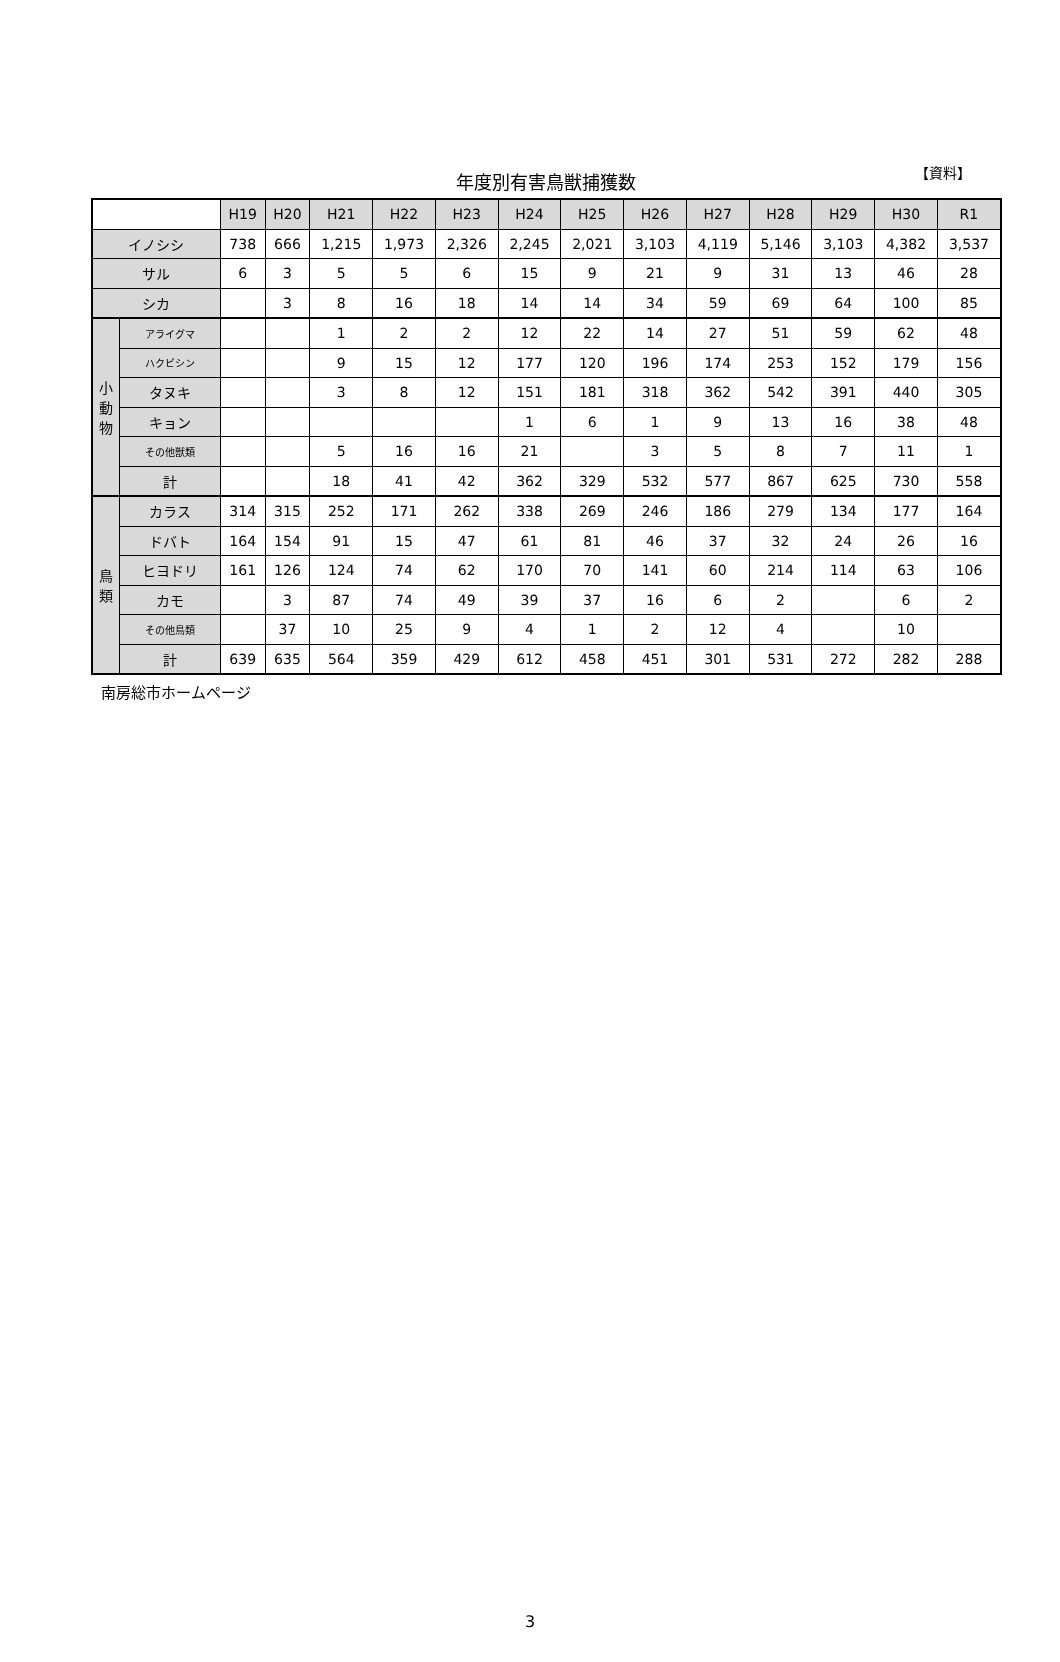年度別有害鳥獣捕獲数
【資料】
| | | H19 | H20 | H21 | H22 | H23 | H24 | H25 | H26 | H27 | H28 | H29 | H30 | R1 |
| --- | --- | --- | --- | --- | --- | --- | --- | --- | --- | --- | --- | --- | --- | --- |
| イノシシ | | 738 | 666 | 1,215 | 1,973 | 2,326 | 2,245 | 2,021 | 3,103 | 4,119 | 5,146 | 3,103 | 4,382 | 3,537 |
| サル | | 6 | 3 | 5 | 5 | 6 | 15 | 9 | 21 | 9 | 31 | 13 | 46 | 28 |
| シカ | | | 3 | 8 | 16 | 18 | 14 | 14 | 34 | 59 | 69 | 64 | 100 | 85 |
| 小 動 物 | アライグマ | | | 1 | 2 | 2 | 12 | 22 | 14 | 27 | 51 | 59 | 62 | 48 |
| | ハクビシン | | | 9 | 15 | 12 | 177 | 120 | 196 | 174 | 253 | 152 | 179 | 156 |
| | タヌキ | | | 3 | 8 | 12 | 151 | 181 | 318 | 362 | 542 | 391 | 440 | 305 |
| | キョン | | | | | | 1 | 6 | 1 | 9 | 13 | 16 | 38 | 48 |
| | その他獣類 | | | 5 | 16 | 16 | 21 | | 3 | 5 | 8 | 7 | 11 | 1 |
| | 計 | | | 18 | 41 | 42 | 362 | 329 | 532 | 577 | 867 | 625 | 730 | 558 |
| 鳥 類 | カラス | 314 | 315 | 252 | 171 | 262 | 338 | 269 | 246 | 186 | 279 | 134 | 177 | 164 |
| | ドバト | 164 | 154 | 91 | 15 | 47 | 61 | 81 | 46 | 37 | 32 | 24 | 26 | 16 |
| | ヒヨドリ | 161 | 126 | 124 | 74 | 62 | 170 | 70 | 141 | 60 | 214 | 114 | 63 | 106 |
| | カモ | | 3 | 87 | 74 | 49 | 39 | 37 | 16 | 6 | 2 | | 6 | 2 |
| | その他鳥類 | | 37 | 10 | 25 | 9 | 4 | 1 | 2 | 12 | 4 | | 10 | |
| | 計 | 639 | 635 | 564 | 359 | 429 | 612 | 458 | 451 | 301 | 531 | 272 | 282 | 288 |
南房総市ホームページ
3